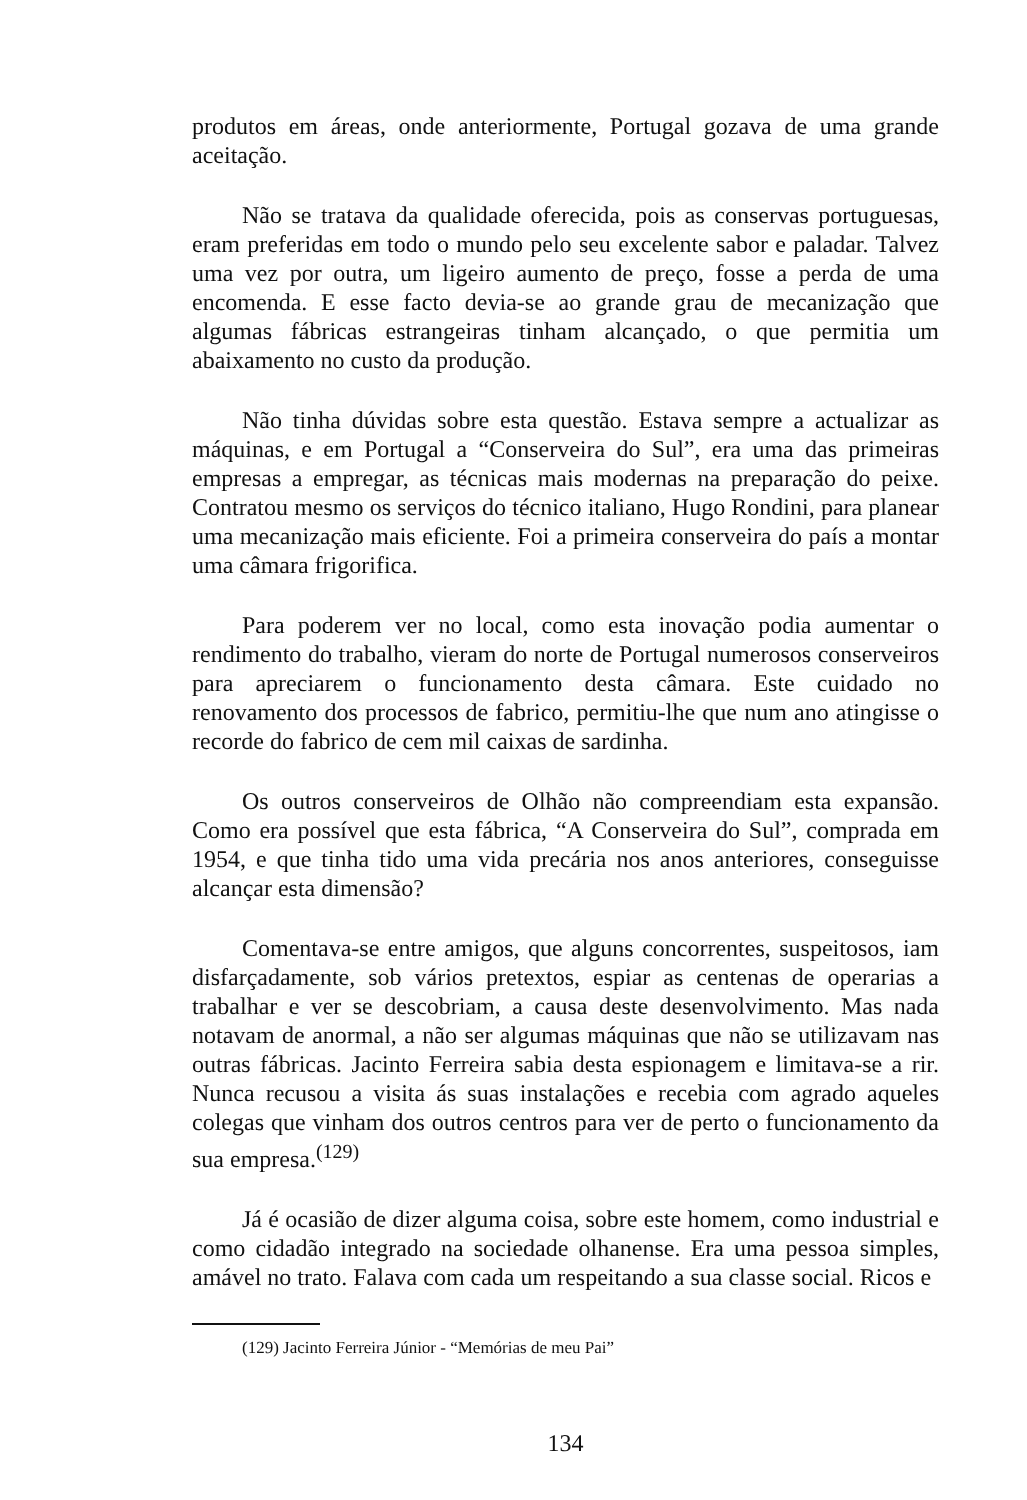produtos em áreas, onde anteriormente, Portugal gozava de uma grande aceitação.
Não se tratava da qualidade oferecida, pois as conservas portuguesas, eram preferidas em todo o mundo pelo seu excelente sabor e paladar. Talvez uma vez por outra, um ligeiro aumento de preço, fosse a perda de uma encomenda. E esse facto devia-se ao grande grau de mecanização que algumas fábricas estrangeiras tinham alcançado, o que permitia um abaixamento no custo da produção.
Não tinha dúvidas sobre esta questão. Estava sempre a actualizar as máquinas, e em Portugal a “Conserveira do Sul”, era uma das primeiras empresas a empregar, as técnicas mais modernas na preparação do peixe. Contratou mesmo os serviços do técnico italiano, Hugo Rondini, para planear uma mecanização mais eficiente. Foi a primeira conserveira do país a montar uma câmara frigorifica.
Para poderem ver no local, como esta inovação podia aumentar o rendimento do trabalho, vieram do norte de Portugal numerosos conserveiros para apreciarem o funcionamento desta câmara. Este cuidado no renovamento dos processos de fabrico, permitiu-lhe que num ano atingisse o recorde do fabrico de cem mil caixas de sardinha.
Os outros conserveiros de Olhão não compreendiam esta expansão. Como era possível que esta fábrica, “A Conserveira do Sul”, comprada em 1954, e que tinha tido uma vida precária nos anos anteriores, conseguisse alcançar esta dimensão?
Comentava-se entre amigos, que alguns concorrentes, suspeitosos, iam disfarçadamente, sob vários pretextos, espiar as centenas de operarias a trabalhar e ver se descobriam, a causa deste desenvolvimento. Mas nada notavam de anormal, a não ser algumas máquinas que não se utilizavam nas outras fábricas. Jacinto Ferreira sabia desta espionagem e limitava-se a rir. Nunca recusou a visita ás suas instalações e recebia com agrado aqueles colegas que vinham dos outros centros para ver de perto o funcionamento da sua empresa.<sup>(129)</sup>
Já é ocasião de dizer alguma coisa, sobre este homem, como industrial e como cidadão integrado na sociedade olhanense. Era uma pessoa simples, amável no trato. Falava com cada um respeitando a sua classe social. Ricos e
(129) Jacinto Ferreira Júnior - “Memórias de meu Pai”
134